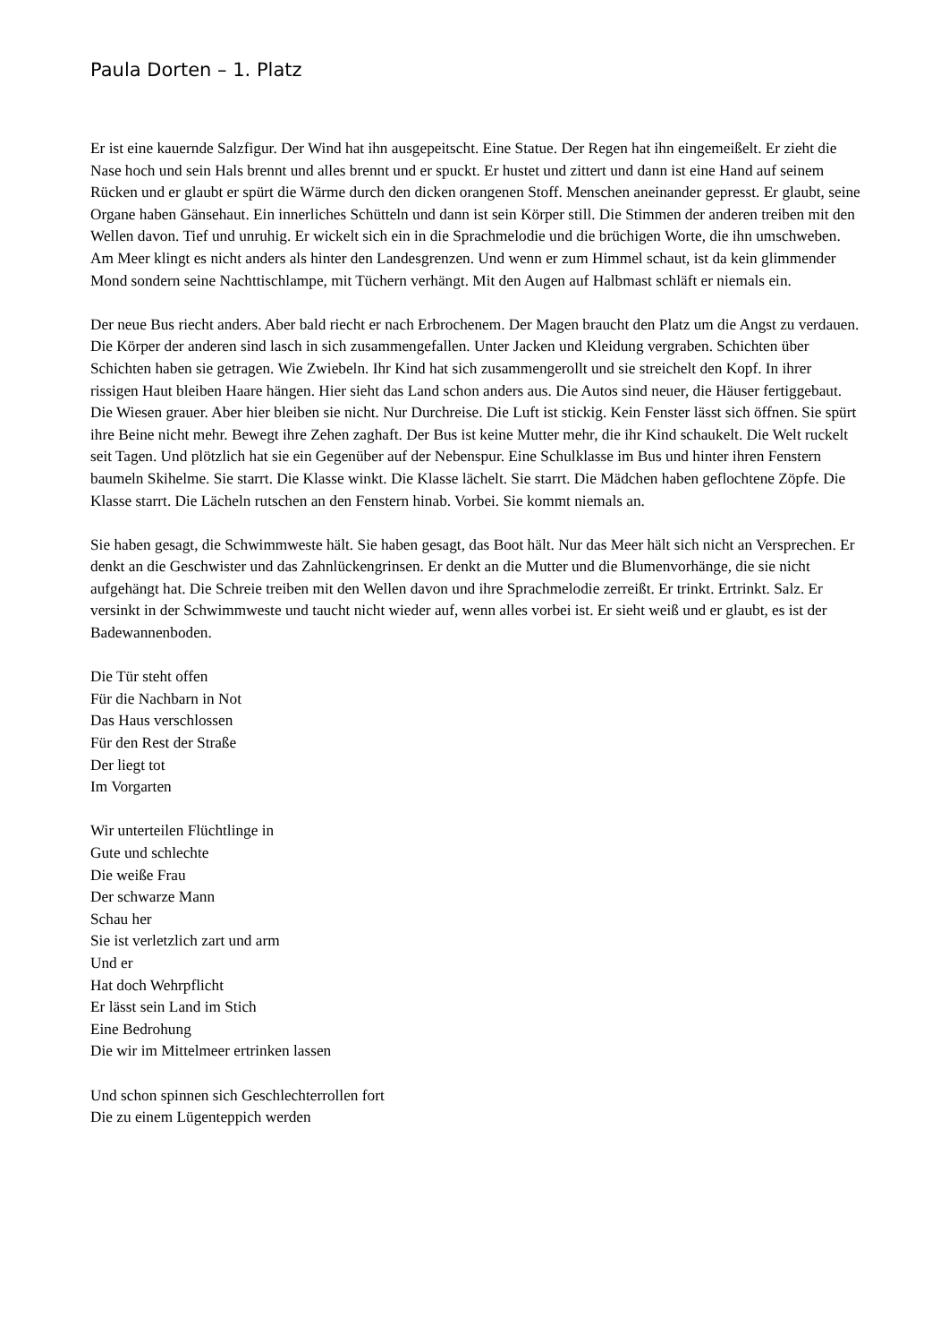Paula Dorten – 1. Platz
Er ist eine kauernde Salzfigur. Der Wind hat ihn ausgepeitscht. Eine Statue. Der Regen hat ihn eingemeißelt. Er zieht die Nase hoch und sein Hals brennt und alles brennt und er spuckt. Er hustet und zittert und dann ist eine Hand auf seinem Rücken und er glaubt er spürt die Wärme durch den dicken orangenen Stoff. Menschen aneinander gepresst. Er glaubt, seine Organe haben Gänsehaut. Ein innerliches Schütteln und dann ist sein Körper still. Die Stimmen der anderen treiben mit den Wellen davon. Tief und unruhig. Er wickelt sich ein in die Sprachmelodie und die brüchigen Worte, die ihn umschweben. Am Meer klingt es nicht anders als hinter den Landesgrenzen. Und wenn er zum Himmel schaut, ist da kein glimmender Mond sondern seine Nachttischlampe, mit Tüchern verhängt. Mit den Augen auf Halbmast schläft er niemals ein.
Der neue Bus riecht anders. Aber bald riecht er nach Erbrochenem. Der Magen braucht den Platz um die Angst zu verdauen. Die Körper der anderen sind lasch in sich zusammengefallen. Unter Jacken und Kleidung vergraben. Schichten über Schichten haben sie getragen. Wie Zwiebeln. Ihr Kind hat sich zusammengerollt und sie streichelt den Kopf. In ihrer rissigen Haut bleiben Haare hängen. Hier sieht das Land schon anders aus. Die Autos sind neuer, die Häuser fertiggebaut. Die Wiesen grauer. Aber hier bleiben sie nicht. Nur Durchreise. Die Luft ist stickig. Kein Fenster lässt sich öffnen. Sie spürt ihre Beine nicht mehr. Bewegt ihre Zehen zaghaft. Der Bus ist keine Mutter mehr, die ihr Kind schaukelt. Die Welt ruckelt seit Tagen. Und plötzlich hat sie ein Gegenüber auf der Nebenspur. Eine Schulklasse im Bus und hinter ihren Fenstern baumeln Skihelme. Sie starrt. Die Klasse winkt. Die Klasse lächelt. Sie starrt. Die Mädchen haben geflochtene Zöpfe. Die Klasse starrt. Die Lächeln rutschen an den Fenstern hinab. Vorbei. Sie kommt niemals an.
Sie haben gesagt, die Schwimmweste hält. Sie haben gesagt, das Boot hält. Nur das Meer hält sich nicht an Versprechen. Er denkt an die Geschwister und das Zahnlückengrinsen. Er denkt an die Mutter und die Blumenvorhänge, die sie nicht aufgehängt hat. Die Schreie treiben mit den Wellen davon und ihre Sprachmelodie zerreißt. Er trinkt. Ertrinkt. Salz. Er versinkt in der Schwimmweste und taucht nicht wieder auf, wenn alles vorbei ist. Er sieht weiß und er glaubt, es ist der Badewannenboden.
Die Tür steht offen
Für die Nachbarn in Not
Das Haus verschlossen
Für den Rest der Straße
Der liegt tot
Im Vorgarten
Wir unterteilen Flüchtlinge in
Gute und schlechte
Die weiße Frau
Der schwarze Mann
Schau her
Sie ist verletzlich zart und arm
Und er
Hat doch Wehrpflicht
Er lässt sein Land im Stich
Eine Bedrohung
Die wir im Mittelmeer ertrinken lassen
Und schon spinnen sich Geschlechterrollen fort
Die zu einem Lügenteppich werden